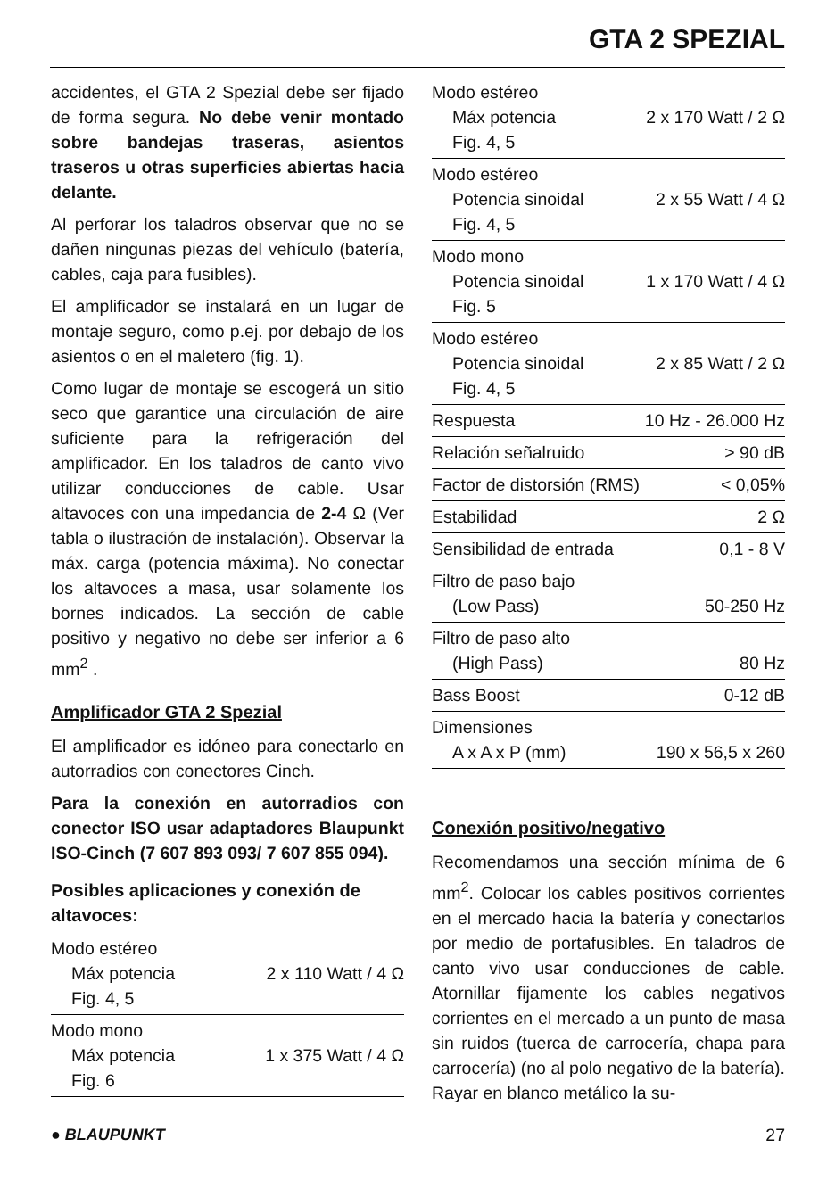GTA 2 SPEZIAL
accidentes, el GTA 2 Spezial debe ser fijado de forma segura. No debe venir montado sobre bandejas traseras, asientos traseros u otras superficies abiertas hacia delante.
Al perforar los taladros observar que no se dañen ningunas piezas del vehículo (batería, cables, caja para fusibles).
El amplificador se instalará en un lugar de montaje seguro, como p.ej. por debajo de los asientos o en el maletero (fig. 1).
Como lugar de montaje se escogerá un sitio seco que garantice una circulación de aire suficiente para la refrigeración del amplificador. En los taladros de canto vivo utilizar conducciones de cable. Usar altavoces con una impedancia de 2-4 Ω (Ver tabla o ilustración de instalación). Observar la máx. carga (potencia máxima). No conectar los altavoces a masa, usar solamente los bornes indicados. La sección de cable positivo y negativo no debe ser inferior a 6 mm<sup>2</sup> .
Amplificador GTA 2 Spezial
El amplificador es idóneo para conectarlo en autorradios con conectores Cinch.
Para la conexión en autorradios con conector ISO usar adaptadores Blaupunkt ISO-Cinch (7 607 893 093/ 7 607 855 094).
Posibles aplicaciones y conexión de altavoces:
| Modo estéreo Máx potencia Fig. 4, 5 | 2 x 110 Watt / 4 Ω |
| Modo mono Máx potencia Fig. 6 | 1 x 375 Watt / 4 Ω |
| Modo estéreo Máx potencia Fig. 4, 5 | 2 x 170 Watt / 2 Ω |
| Modo estéreo Potencia sinoidal Fig. 4, 5 | 2 x 55 Watt / 4 Ω |
| Modo mono Potencia sinoidal Fig. 5 | 1 x 170 Watt / 4 Ω |
| Modo estéreo Potencia sinoidal Fig. 4, 5 | 2 x 85 Watt / 2 Ω |
| Respuesta | 10 Hz - 26.000 Hz |
| Relación señalruido | > 90 dB |
| Factor de distorsión (RMS) | < 0,05% |
| Estabilidad | 2 Ω |
| Sensibilidad de entrada | 0,1 - 8 V |
| Filtro de paso bajo (Low Pass) | 50-250 Hz |
| Filtro de paso alto (High Pass) | 80 Hz |
| Bass Boost | 0-12 dB |
| Dimensiones A x A x P (mm) | 190 x 56,5 x 260 |
Conexión positivo/negativo
Recomendamos una sección mínima de 6 mm<sup>2</sup>. Colocar los cables positivos corrientes en el mercado hacia la batería y conectarlos por medio de portafusibles. En taladros de canto vivo usar conducciones de cable. Atornillar fijamente los cables negativos corrientes en el mercado a un punto de masa sin ruidos (tuerca de carrocería, chapa para carrocería) (no al polo negativo de la batería). Rayar en blanco metálico la su-
● BLAUPUNKT 27